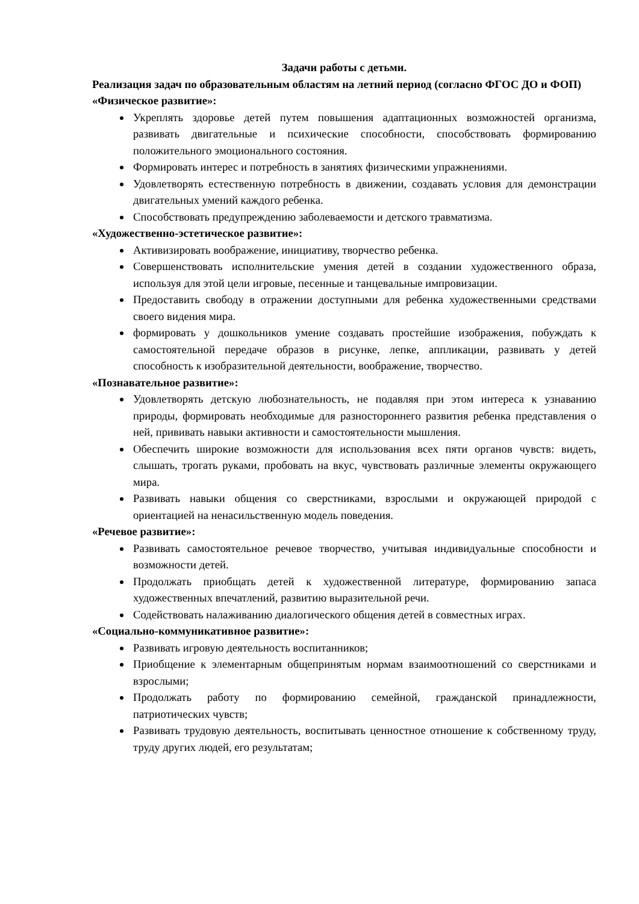Задачи работы с детьми.
Реализация задач по образовательным областям на летний период (согласно ФГОС ДО и ФОП)
«Физическое развитие»:
Укреплять здоровье детей путем повышения адаптационных возможностей организма, развивать двигательные и психические способности, способствовать формированию положительного эмоционального состояния.
Формировать интерес и потребность в занятиях физическими упражнениями.
Удовлетворять естественную потребность в движении, создавать условия для демонстрации двигательных умений каждого ребенка.
Способствовать предупреждению заболеваемости и детского травматизма.
«Художественно-эстетическое развитие»:
Активизировать воображение, инициативу, творчество ребенка.
Совершенствовать исполнительские умения детей в создании художественного образа, используя для этой цели игровые, песенные и танцевальные импровизации.
Предоставить свободу в отражении доступными для ребенка художественными средствами своего видения мира.
формировать у дошкольников умение создавать простейшие изображения, побуждать к самостоятельной передаче образов в рисунке, лепке, аппликации, развивать у детей способность к изобразительной деятельности, воображение, творчество.
«Познавательное развитие»:
Удовлетворять детскую любознательность, не подавляя при этом интереса к узнаванию природы, формировать необходимые для разностороннего развития ребенка представления о ней, прививать навыки активности и самостоятельности мышления.
Обеспечить широкие возможности для использования всех пяти органов чувств: видеть, слышать, трогать руками, пробовать на вкус, чувствовать различные элементы окружающего мира.
Развивать навыки общения со сверстниками, взрослыми и окружающей природой с ориентацией на ненасильственную модель поведения.
«Речевое развитие»:
Развивать самостоятельное речевое творчество, учитывая индивидуальные способности и возможности детей.
Продолжать приобщать детей к художественной литературе, формированию запаса художественных впечатлений, развитию выразительной речи.
Содействовать налаживанию диалогического общения детей в совместных играх.
«Социально-коммуникативное развитие»:
Развивать игровую деятельность воспитанников;
Приобщение к элементарным общепринятым нормам взаимоотношений со сверстниками и взрослыми;
Продолжать работу по формированию семейной, гражданской принадлежности, патриотических чувств;
Развивать трудовую деятельность, воспитывать ценностное отношение к собственному труду, труду других людей, его результатам;